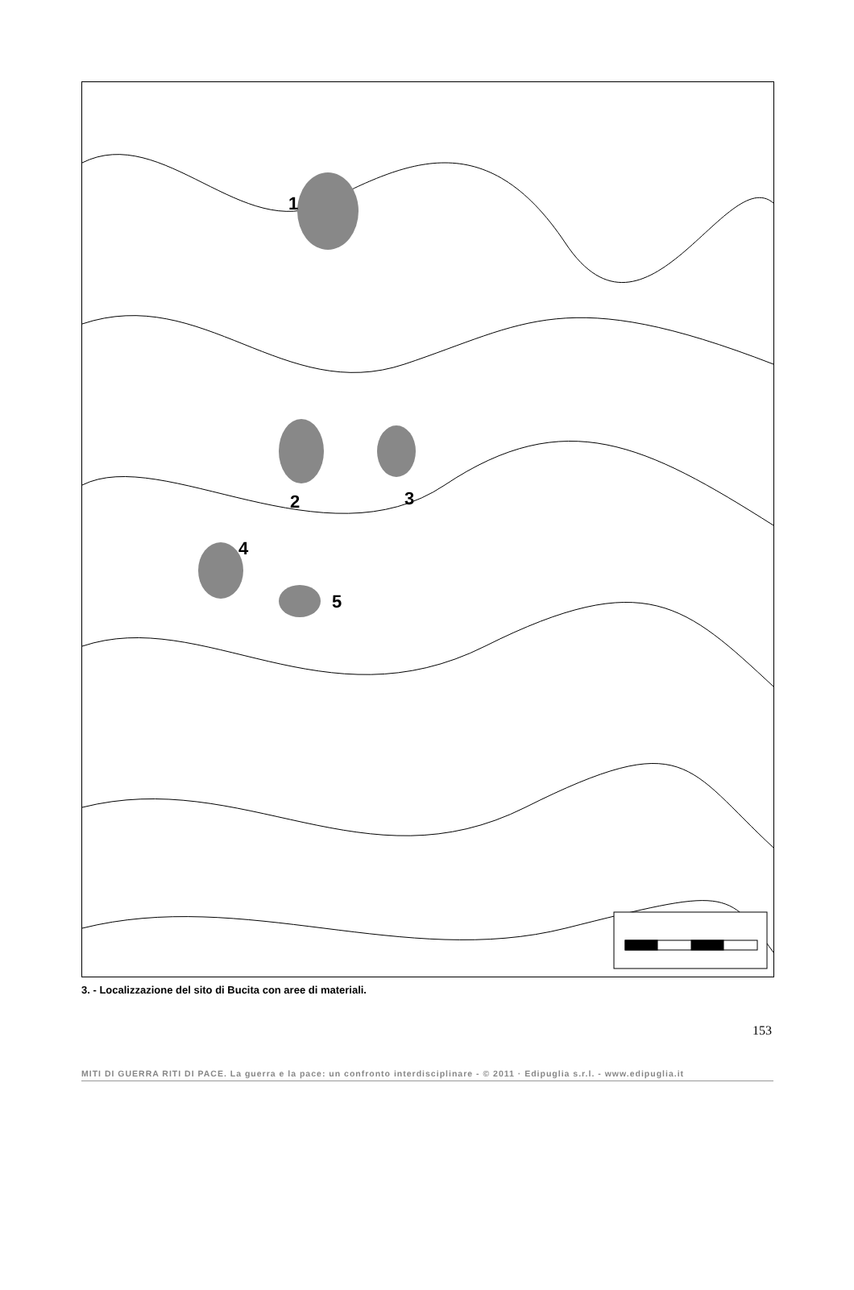1
2 3
4
5
3. - Localizzazione del sito di Bucita con aree di materiali.
153
MITI DI GUERRA RITI DI PACE. La guerra e la pace: un confronto interdisciplinare - © 2011 · Edipuglia s.r.l. - www.edipuglia.it